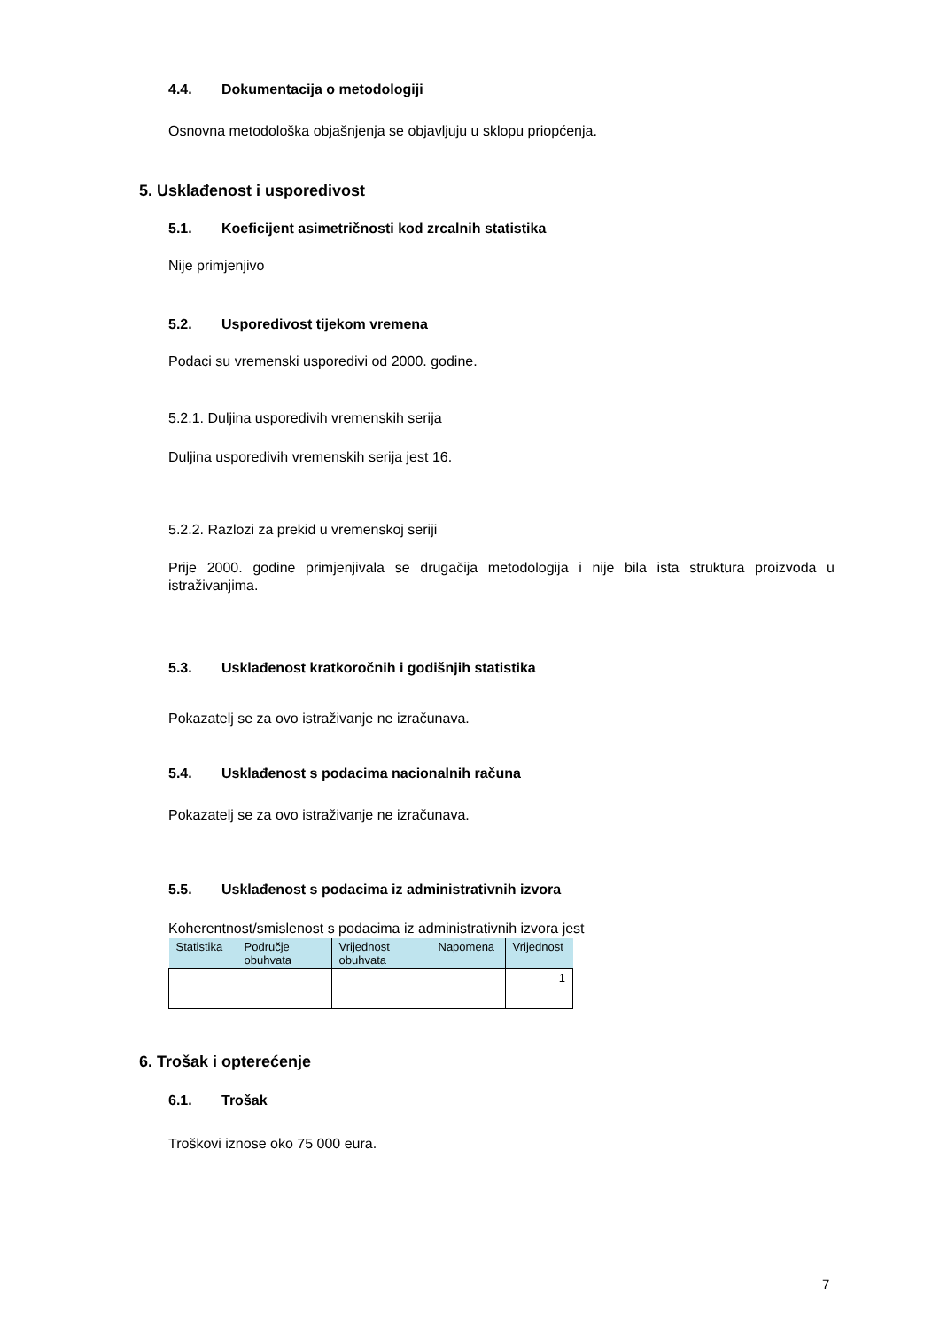4.4. Dokumentacija o metodologiji
Osnovna metodološka objašnjenja se objavljuju u sklopu priopćenja.
5. Usklađenost i usporedivost
5.1. Koeficijent asimetričnosti kod zrcalnih statistika
Nije primjenjivo
5.2. Usporedivost tijekom vremena
Podaci su vremenski usporedivi od 2000. godine.
5.2.1. Duljina usporedivih vremenskih serija
Duljina usporedivih vremenskih serija jest 16.
5.2.2. Razlozi za prekid u vremenskoj seriji
Prije 2000. godine primjenjivala se drugačija metodologija i nije bila ista struktura proizvoda u istraživanjima.
5.3. Usklađenost kratkoročnih i godišnjih statistika
Pokazatelj se za ovo istraživanje ne izračunava.
5.4. Usklađenost s podacima nacionalnih računa
Pokazatelj se za ovo istraživanje ne izračunava.
5.5. Usklađenost s podacima iz administrativnih izvora
Koherentnost/smislenost s podacima iz administrativnih izvora jest
| Statistika | Područje obuhvata | Vrijednost obuhvata | Napomena | Vrijednost |
| --- | --- | --- | --- | --- |
| | | | | 1 |
6. Trošak i opterećenje
6.1. Trošak
Troškovi iznose oko 75 000 eura.
7